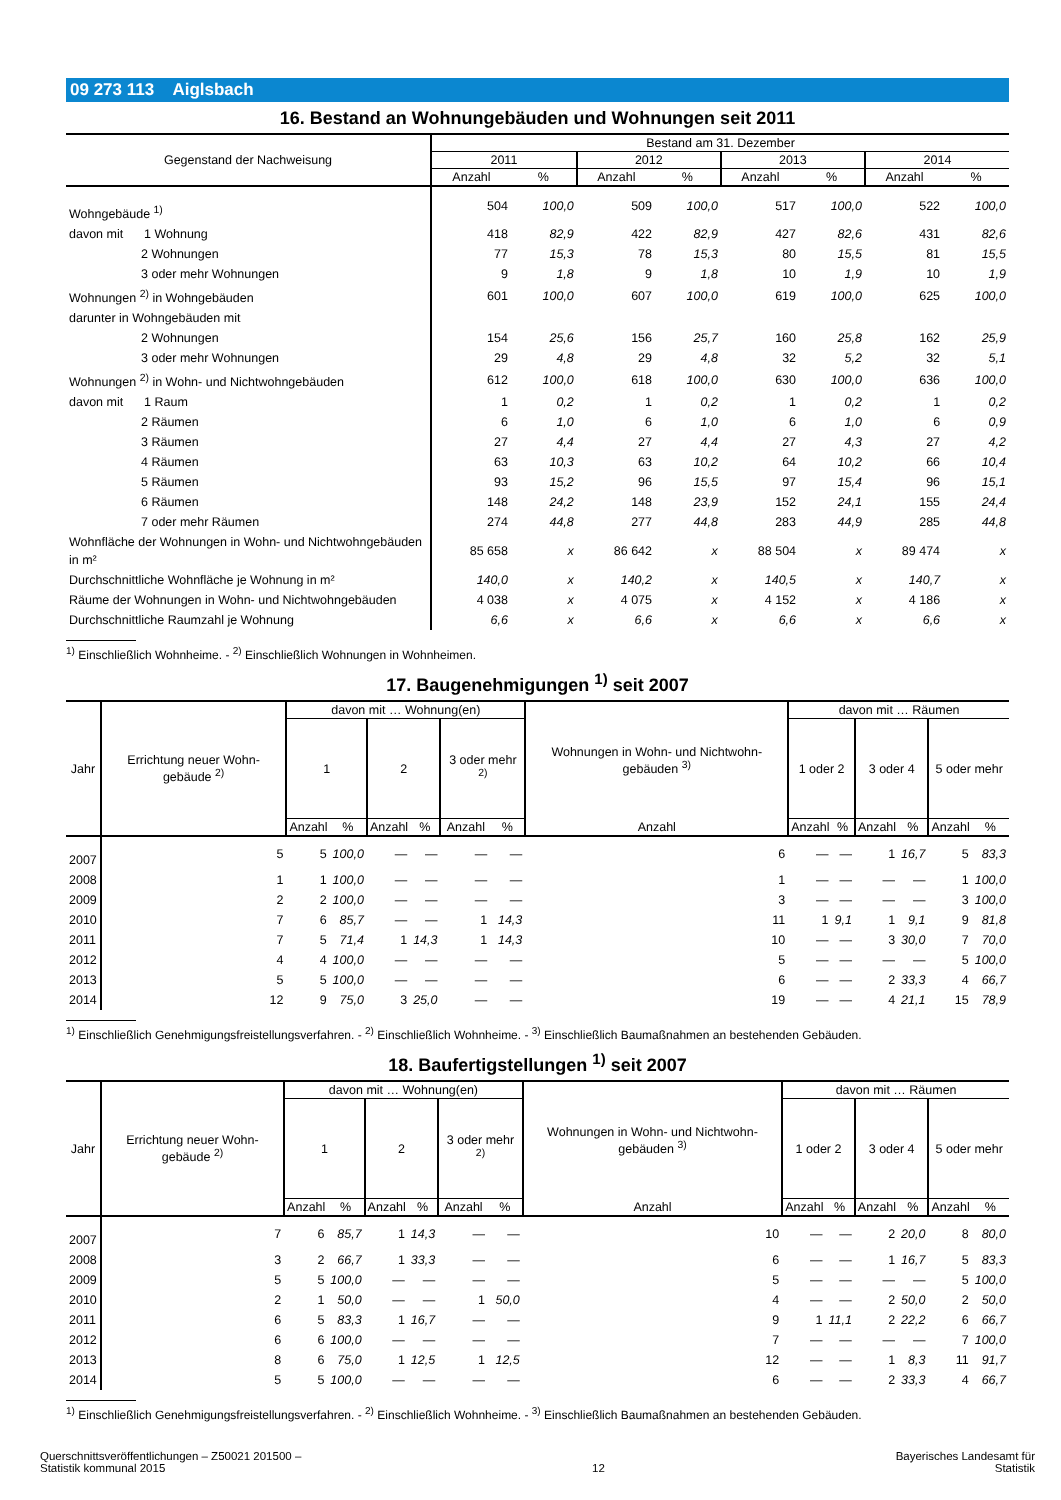09 273 113 Aiglsbach
16. Bestand an Wohnungebäuden und Wohnungen seit 2011
| Gegenstand der Nachweisung | Bestand am 31. Dezember | | | | | | | |
| --- | --- | --- | --- | --- | --- | --- | --- | --- |
| | 2011 | | 2012 | | 2013 | | 2014 | |
| | Anzahl | % | Anzahl | % | Anzahl | % | Anzahl | % |
| Wohngebäude <sup>1)</sup> | 504 | 100,0 | 509 | 100,0 | 517 | 100,0 | 522 | 100,0 |
| davon mit 1 Wohnung | 418 | 82,9 | 422 | 82,9 | 427 | 82,6 | 431 | 82,6 |
| 2 Wohnungen | 77 | 15,3 | 78 | 15,3 | 80 | 15,5 | 81 | 15,5 |
| 3 oder mehr Wohnungen | 9 | 1,8 | 9 | 1,8 | 10 | 1,9 | 10 | 1,9 |
| Wohnungen <sup>2)</sup> in Wohngebäuden | 601 | 100,0 | 607 | 100,0 | 619 | 100,0 | 625 | 100,0 |
| darunter in Wohngebäuden mit | | | | | | | | |
| 2 Wohnungen | 154 | 25,6 | 156 | 25,7 | 160 | 25,8 | 162 | 25,9 |
| 3 oder mehr Wohnungen | 29 | 4,8 | 29 | 4,8 | 32 | 5,2 | 32 | 5,1 |
| Wohnungen <sup>2)</sup> in Wohn- und Nichtwohngebäuden | 612 | 100,0 | 618 | 100,0 | 630 | 100,0 | 636 | 100,0 |
| davon mit 1 Raum | 1 | 0,2 | 1 | 0,2 | 1 | 0,2 | 1 | 0,2 |
| 2 Räumen | 6 | 1,0 | 6 | 1,0 | 6 | 1,0 | 6 | 0,9 |
| 3 Räumen | 27 | 4,4 | 27 | 4,4 | 27 | 4,3 | 27 | 4,2 |
| 4 Räumen | 63 | 10,3 | 63 | 10,2 | 64 | 10,2 | 66 | 10,4 |
| 5 Räumen | 93 | 15,2 | 96 | 15,5 | 97 | 15,4 | 96 | 15,1 |
| 6 Räumen | 148 | 24,2 | 148 | 23,9 | 152 | 24,1 | 155 | 24,4 |
| 7 oder mehr Räumen | 274 | 44,8 | 277 | 44,8 | 283 | 44,9 | 285 | 44,8 |
| Wohnfläche der Wohnungen in Wohn- und Nichtwohngebäuden in m² | 85 658 | x | 86 642 | x | 88 504 | x | 89 474 | x |
| Durchschnittliche Wohnfläche je Wohnung in m² | 140,0 | x | 140,2 | x | 140,5 | x | 140,7 | x |
| Räume der Wohnungen in Wohn- und Nichtwohngebäuden | 4 038 | x | 4 075 | x | 4 152 | x | 4 186 | x |
| Durchschnittliche Raumzahl je Wohnung | 6,6 | x | 6,6 | x | 6,6 | x | 6,6 | x |
<sup>1)</sup> Einschließlich Wohnheime. - <sup>2)</sup> Einschließlich Wohnungen in Wohnheimen.
17. Baugenehmigungen <sup>1)</sup> seit 2007
| Jahr | Errichtung neuer Wohn-gebäude <sup>2)</sup> | davon mit … Wohnung(en) | | | | | | Wohnungen in Wohn- und Nichtwohn-gebäuden <sup>3)</sup> | davon mit … Räumen | | | | | |
| --- | --- | --- | --- | --- | --- | --- | --- | --- | --- | --- | --- | --- | --- | --- |
| | | 1 | | 2 | | 3 oder mehr <sup>2)</sup> | | | 1 oder 2 | | 3 oder 4 | | 5 oder mehr | |
| | | Anzahl | % | Anzahl | % | Anzahl | % | Anzahl | Anzahl | % | Anzahl | % | Anzahl | % |
| 2007 | 5 | 5 | 100,0 | — | — | — | — | 6 | — | — | 1 | 16,7 | 5 | 83,3 |
| 2008 | 1 | 1 | 100,0 | — | — | — | — | 1 | — | — | — | — | 1 | 100,0 |
| 2009 | 2 | 2 | 100,0 | — | — | — | — | 3 | — | — | — | — | 3 | 100,0 |
| 2010 | 7 | 6 | 85,7 | — | — | 1 | 14,3 | 11 | 1 | 9,1 | 1 | 9,1 | 9 | 81,8 |
| 2011 | 7 | 5 | 71,4 | 1 | 14,3 | 1 | 14,3 | 10 | — | — | 3 | 30,0 | 7 | 70,0 |
| 2012 | 4 | 4 | 100,0 | — | — | — | — | 5 | — | — | — | — | 5 | 100,0 |
| 2013 | 5 | 5 | 100,0 | — | — | — | — | 6 | — | — | 2 | 33,3 | 4 | 66,7 |
| 2014 | 12 | 9 | 75,0 | 3 | 25,0 | — | — | 19 | — | — | 4 | 21,1 | 15 | 78,9 |
<sup>1)</sup> Einschließlich Genehmigungsfreistellungsverfahren. - <sup>2)</sup> Einschließlich Wohnheime. - <sup>3)</sup> Einschließlich Baumaßnahmen an bestehenden Gebäuden.
18. Baufertigstellungen <sup>1)</sup> seit 2007
| Jahr | Errichtung neuer Wohn-gebäude <sup>2)</sup> | davon mit … Wohnung(en) | | | | | | Wohnungen in Wohn- und Nichtwohn-gebäuden <sup>3)</sup> | davon mit … Räumen | | | | | |
| --- | --- | --- | --- | --- | --- | --- | --- | --- | --- | --- | --- | --- | --- | --- |
| | | 1 | | 2 | | 3 oder mehr <sup>2)</sup> | | | 1 oder 2 | | 3 oder 4 | | 5 oder mehr | |
| | | Anzahl | % | Anzahl | % | Anzahl | % | Anzahl | Anzahl | % | Anzahl | % | Anzahl | % |
| 2007 | 7 | 6 | 85,7 | 1 | 14,3 | — | — | 10 | — | — | 2 | 20,0 | 8 | 80,0 |
| 2008 | 3 | 2 | 66,7 | 1 | 33,3 | — | — | 6 | — | — | 1 | 16,7 | 5 | 83,3 |
| 2009 | 5 | 5 | 100,0 | — | — | — | — | 5 | — | — | — | — | 5 | 100,0 |
| 2010 | 2 | 1 | 50,0 | — | — | 1 | 50,0 | 4 | — | — | 2 | 50,0 | 2 | 50,0 |
| 2011 | 6 | 5 | 83,3 | 1 | 16,7 | — | — | 9 | 1 | 11,1 | 2 | 22,2 | 6 | 66,7 |
| 2012 | 6 | 6 | 100,0 | — | — | — | — | 7 | — | — | — | — | 7 | 100,0 |
| 2013 | 8 | 6 | 75,0 | 1 | 12,5 | 1 | 12,5 | 12 | — | — | 1 | 8,3 | 11 | 91,7 |
| 2014 | 5 | 5 | 100,0 | — | — | — | — | 6 | — | — | 2 | 33,3 | 4 | 66,7 |
<sup>1)</sup> Einschließlich Genehmigungsfreistellungsverfahren. - <sup>2)</sup> Einschließlich Wohnheime. - <sup>3)</sup> Einschließlich Baumaßnahmen an bestehenden Gebäuden.
Querschnittsveröffentlichungen – Z50021 201500 –
Statistik kommunal 2015
12
Bayerisches Landesamt für
Statistik